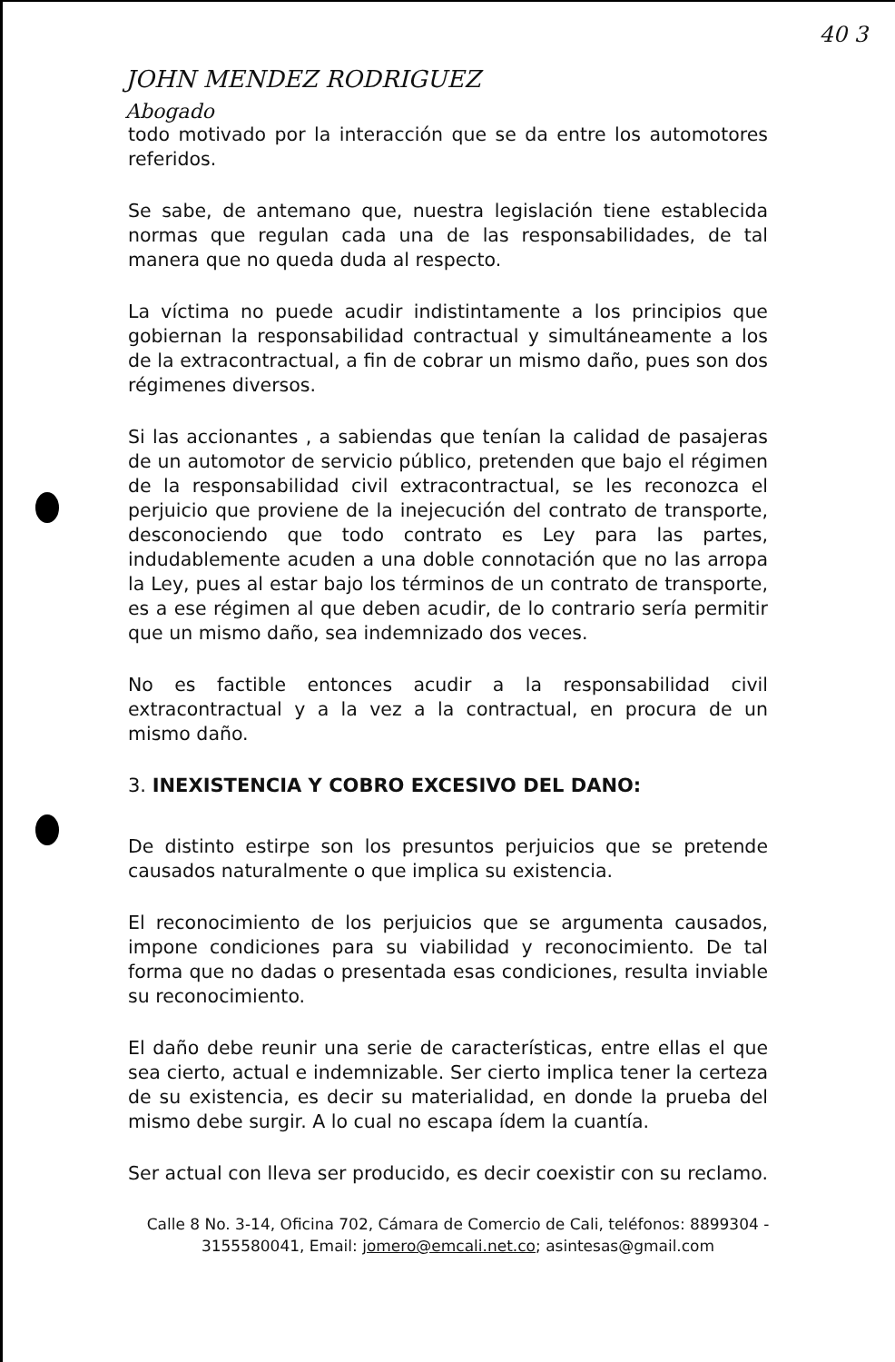40 3
JOHN MENDEZ RODRIGUEZ
Abogado
todo motivado por la interacción que se da entre los automotores referidos.
Se sabe, de antemano que, nuestra legislación tiene establecida normas que regulan cada una de las responsabilidades, de tal manera que no queda duda al respecto.
La víctima no puede acudir indistintamente a los principios que gobiernan la responsabilidad contractual y simultáneamente a los de la extracontractual, a fin de cobrar un mismo daño, pues son dos régimenes diversos.
Si las accionantes , a sabiendas que tenían la calidad de pasajeras de un automotor de servicio público, pretenden que bajo el régimen de la responsabilidad civil extracontractual, se les reconozca el perjuicio que proviene de la inejecución del contrato de transporte, desconociendo que todo contrato es Ley para las partes, indudablemente acuden a una doble connotación que no las arropa la Ley, pues al estar bajo los términos de un contrato de transporte, es a ese régimen al que deben acudir, de lo contrario sería permitir que un mismo daño, sea indemnizado dos veces.
No es factible entonces acudir a la responsabilidad civil extracontractual y a la vez a la contractual, en procura de un mismo daño.
3. INEXISTENCIA Y COBRO EXCESIVO DEL DANO:
De distinto estirpe son los presuntos perjuicios que se pretende causados naturalmente o que implica su existencia.
El reconocimiento de los perjuicios que se argumenta causados, impone condiciones para su viabilidad y reconocimiento. De tal forma que no dadas o presentada esas condiciones, resulta inviable su reconocimiento.
El daño debe reunir una serie de características, entre ellas el que sea cierto, actual e indemnizable. Ser cierto implica tener la certeza de su existencia, es decir su materialidad, en donde la prueba del mismo debe surgir. A lo cual no escapa ídem la cuantía.
Ser actual con lleva ser producido, es decir coexistir con su reclamo.
Calle 8 No. 3-14, Oficina 702, Cámara de Comercio de Cali, teléfonos: 8899304 - 3155580041, Email: jomero@emcali.net.co; asintesas@gmail.com